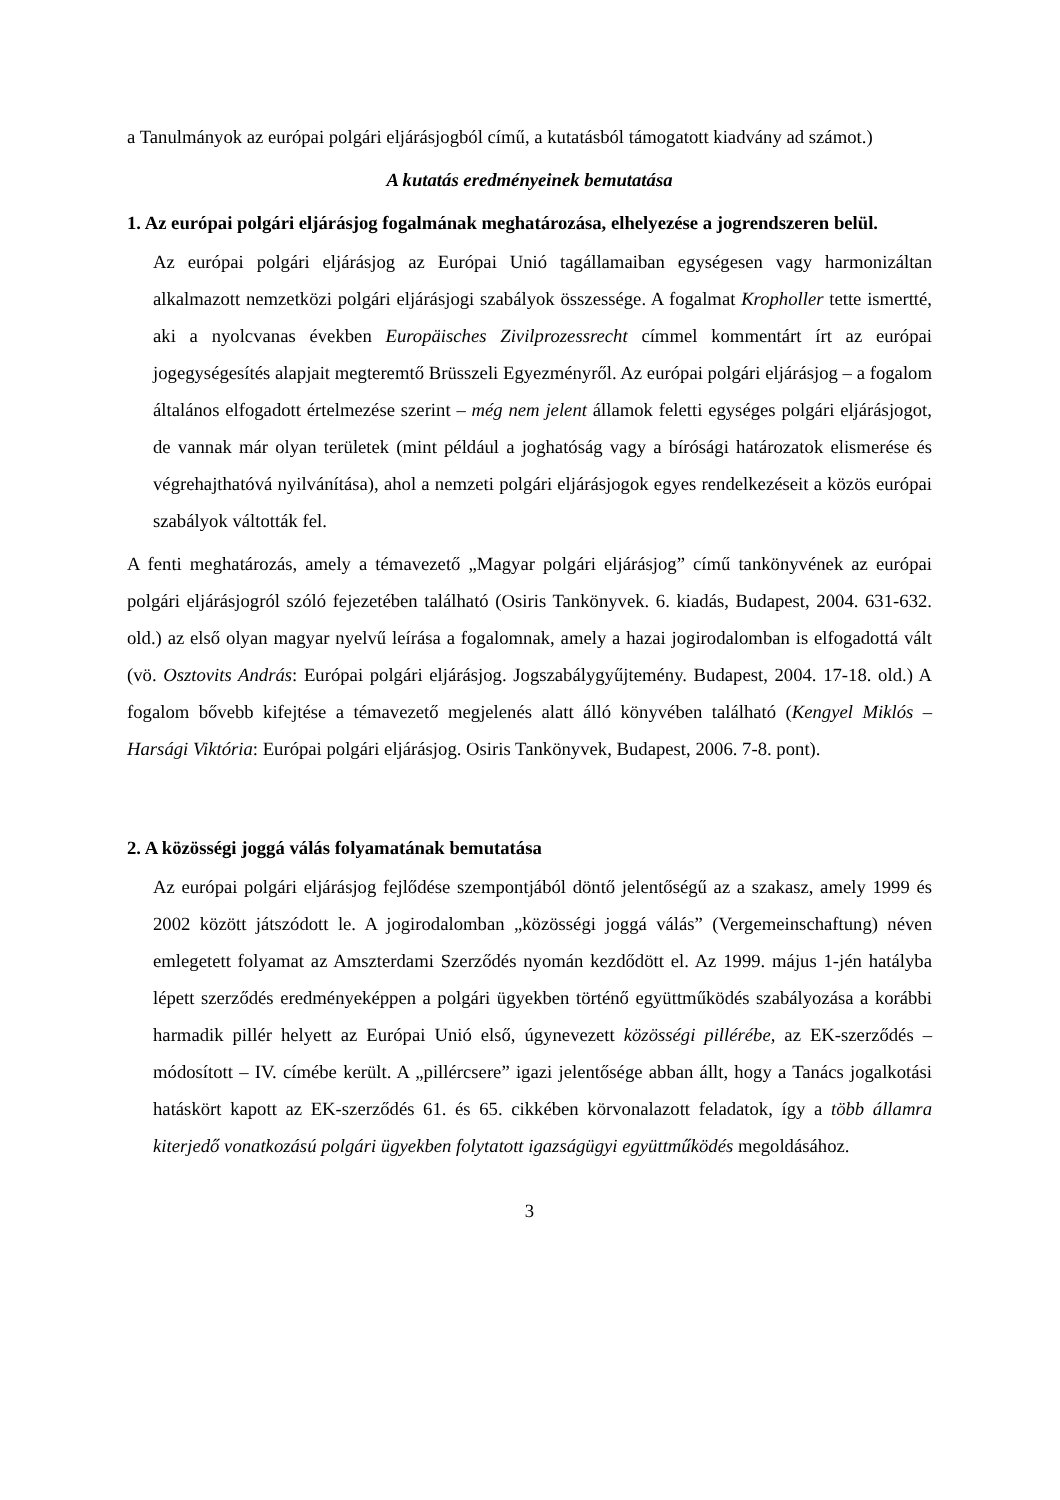a Tanulmányok az európai polgári eljárásjogból című, a kutatásból támogatott kiadvány ad számot.)
A kutatás eredményeinek bemutatása
1. Az európai polgári eljárásjog fogalmának meghatározása, elhelyezése a jogrendszeren belül.
Az európai polgári eljárásjog az Európai Unió tagállamaiban egységesen vagy harmonizáltan alkalmazott nemzetközi polgári eljárásjogi szabályok összessége. A fogalmat Kropholler tette ismertté, aki a nyolcvanas években Europäisches Zivilprozessrecht címmel kommentárt írt az európai jogegységesítés alapjait megteremtő Brüsszeli Egyezményről. Az európai polgári eljárásjog – a fogalom általános elfogadott értelmezése szerint – még nem jelent államok feletti egységes polgári eljárásjogot, de vannak már olyan területek (mint például a joghatóság vagy a bírósági határozatok elismerése és végrehajthatóvá nyilvánítása), ahol a nemzeti polgári eljárásjogok egyes rendelkezéseit a közös európai szabályok váltották fel.
A fenti meghatározás, amely a témavezető „Magyar polgári eljárásjog” című tankönyvének az európai polgári eljárásjogról szóló fejezetében található (Osiris Tankönyvek. 6. kiadás, Budapest, 2004. 631-632. old.) az első olyan magyar nyelvű leírása a fogalomnak, amely a hazai jogirodalomban is elfogadottá vált (vö. Osztovits András: Európai polgári eljárásjog. Jogszabálygyűjtemény. Budapest, 2004. 17-18. old.) A fogalom bővebb kifejtése a témavezető megjelenés alatt álló könyvében található (Kengyel Miklós – Harsági Viktória: Európai polgári eljárásjog. Osiris Tankönyvek, Budapest, 2006. 7-8. pont).
2. A közösségi joggá válás folyamatának bemutatása
Az európai polgári eljárásjog fejlődése szempontjából döntő jelentőségű az a szakasz, amely 1999 és 2002 között játszódott le. A jogirodalomban „közösségi joggá válás” (Vergemeinschaftung) néven emlegetett folyamat az Amszterdami Szerződés nyomán kezdődött el. Az 1999. május 1-jén hatályba lépett szerződés eredményeképpen a polgári ügyekben történő együttműködés szabályozása a korábbi harmadik pillér helyett az Európai Unió első, úgynevezett közösségi pillérébe, az EK-szerződés – módosított – IV. címébe került. A „pillércsere” igazi jelentősége abban állt, hogy a Tanács jogalkotási hatáskört kapott az EK-szerződés 61. és 65. cikkében körvonalazott feladatok, így a több államra kiterjedő vonatkozású polgári ügyekben folytatott igazságügyi együttműködés megoldásához.
3